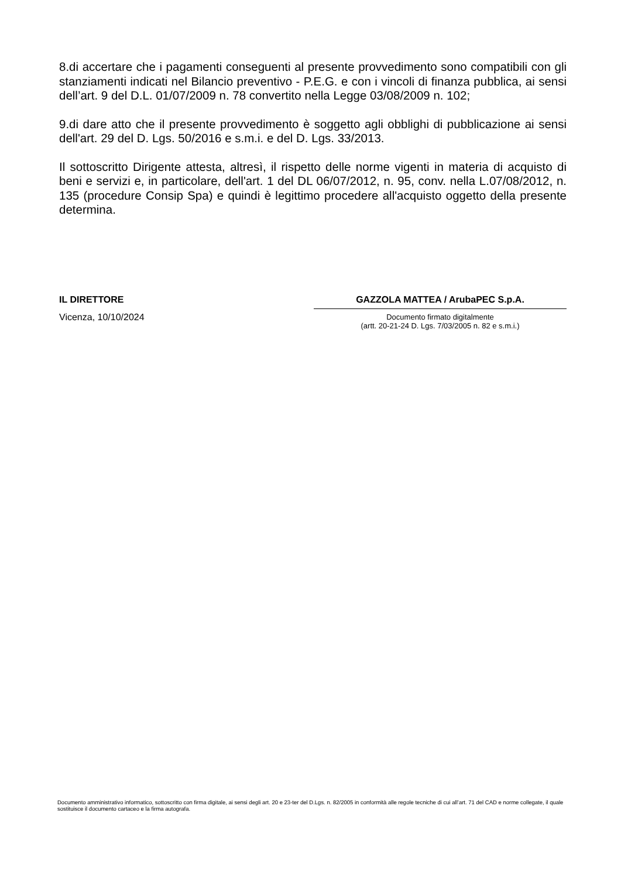8.di accertare che i pagamenti conseguenti al presente provvedimento sono compatibili con gli stanziamenti indicati nel Bilancio preventivo - P.E.G. e con i vincoli di finanza pubblica, ai sensi dell’art. 9 del D.L. 01/07/2009 n. 78 convertito nella Legge 03/08/2009 n. 102;
9.di dare atto che il presente provvedimento è soggetto agli obblighi di pubblicazione ai sensi dell'art. 29 del D. Lgs. 50/2016 e s.m.i. e del D. Lgs. 33/2013.
Il sottoscritto Dirigente attesta, altresì, il rispetto delle norme vigenti in materia di acquisto di beni e servizi e, in particolare, dell'art. 1 del DL 06/07/2012, n. 95, conv. nella L.07/08/2012, n. 135 (procedure Consip Spa) e quindi è legittimo procedere all'acquisto oggetto della presente determina.
IL DIRETTORE
Vicenza, 10/10/2024
GAZZOLA MATTEA / ArubaPEC S.p.A.
Documento firmato digitalmente
(artt. 20-21-24 D. Lgs. 7/03/2005 n. 82 e s.m.i.)
Documento amministrativo informatico, sottoscritto con firma digitale, ai sensi degli art. 20 e 23-ter del D.Lgs. n. 82/2005 in conformità alle regole tecniche di cui all’art. 71 del CAD e norme collegate, il quale sostituisce il documento cartaceo e la firma autografa.